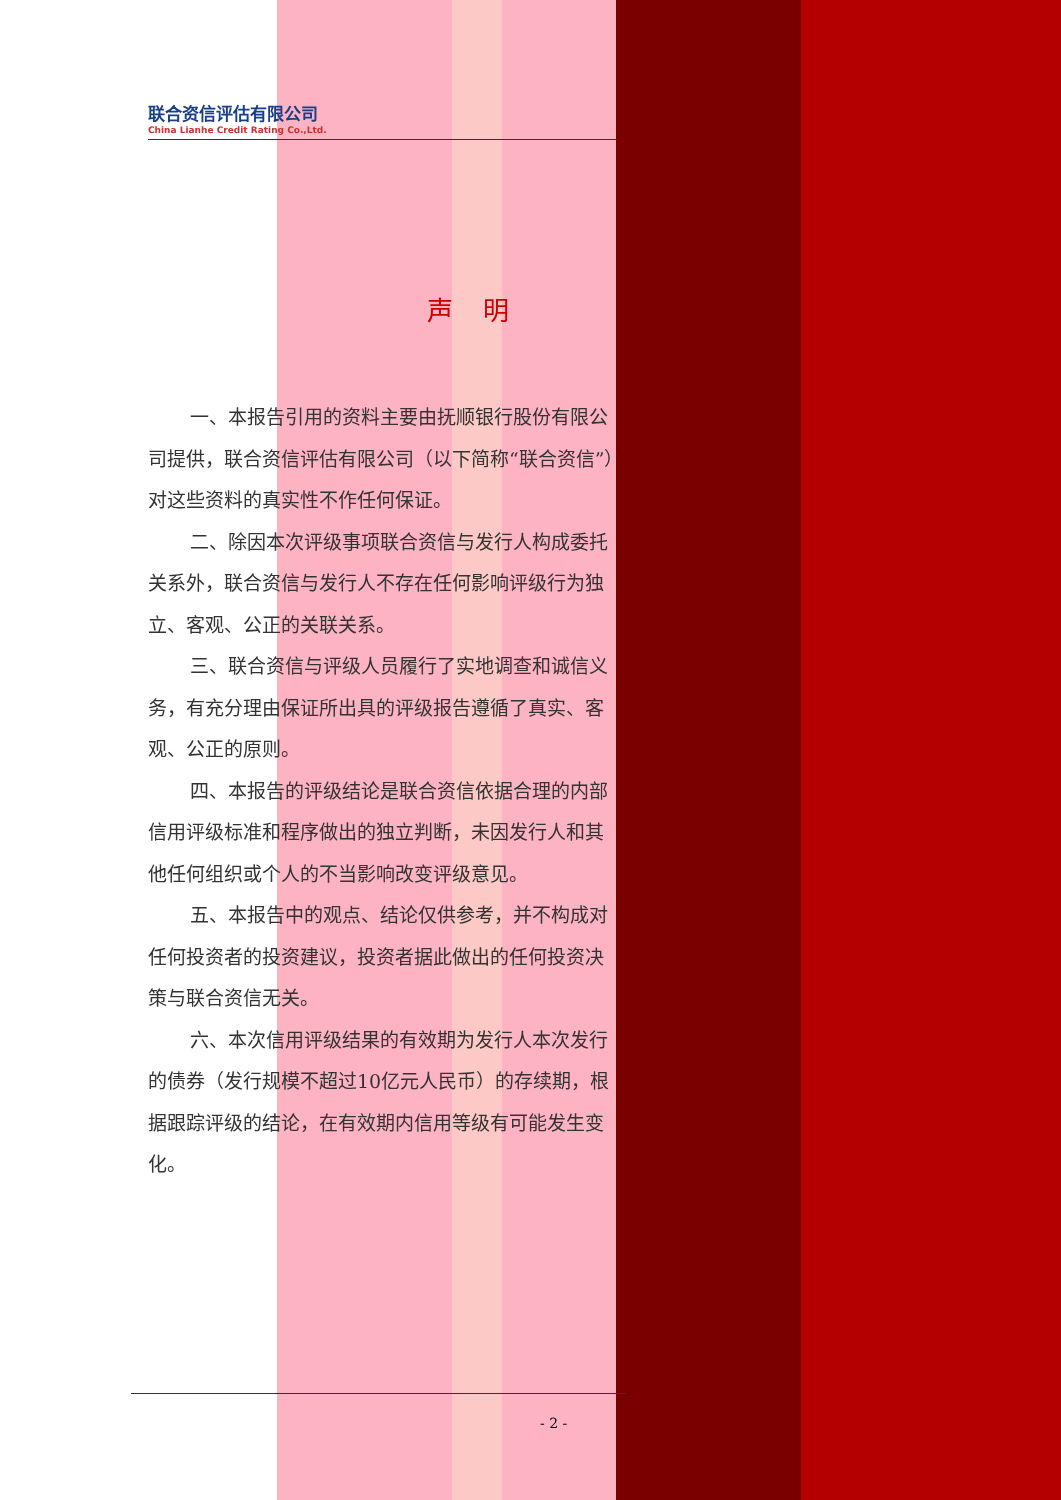联合资信评估有限公司
China Lianhe Credit Rating Co.,Ltd.
声明
一、本报告引用的资料主要由抚顺银行股份有限公司提供，联合资信评估有限公司（以下简称“联合资信”）对这些资料的真实性不作任何保证。
二、除因本次评级事项联合资信与发行人构成委托关系外，联合资信与发行人不存在任何影响评级行为独立、客观、公正的关联关系。
三、联合资信与评级人员履行了实地调查和诚信义务，有充分理由保证所出具的评级报告遵循了真实、客观、公正的原则。
四、本报告的评级结论是联合资信依据合理的内部信用评级标准和程序做出的独立判断，未因发行人和其他任何组织或个人的不当影响改变评级意见。
五、本报告中的观点、结论仅供参考，并不构成对任何投资者的投资建议，投资者据此做出的任何投资决策与联合资信无关。
六、本次信用评级结果的有效期为发行人本次发行的债券（发行规模不超过10亿元人民币）的存续期，根据跟踪评级的结论，在有效期内信用等级有可能发生变化。
- 2 -